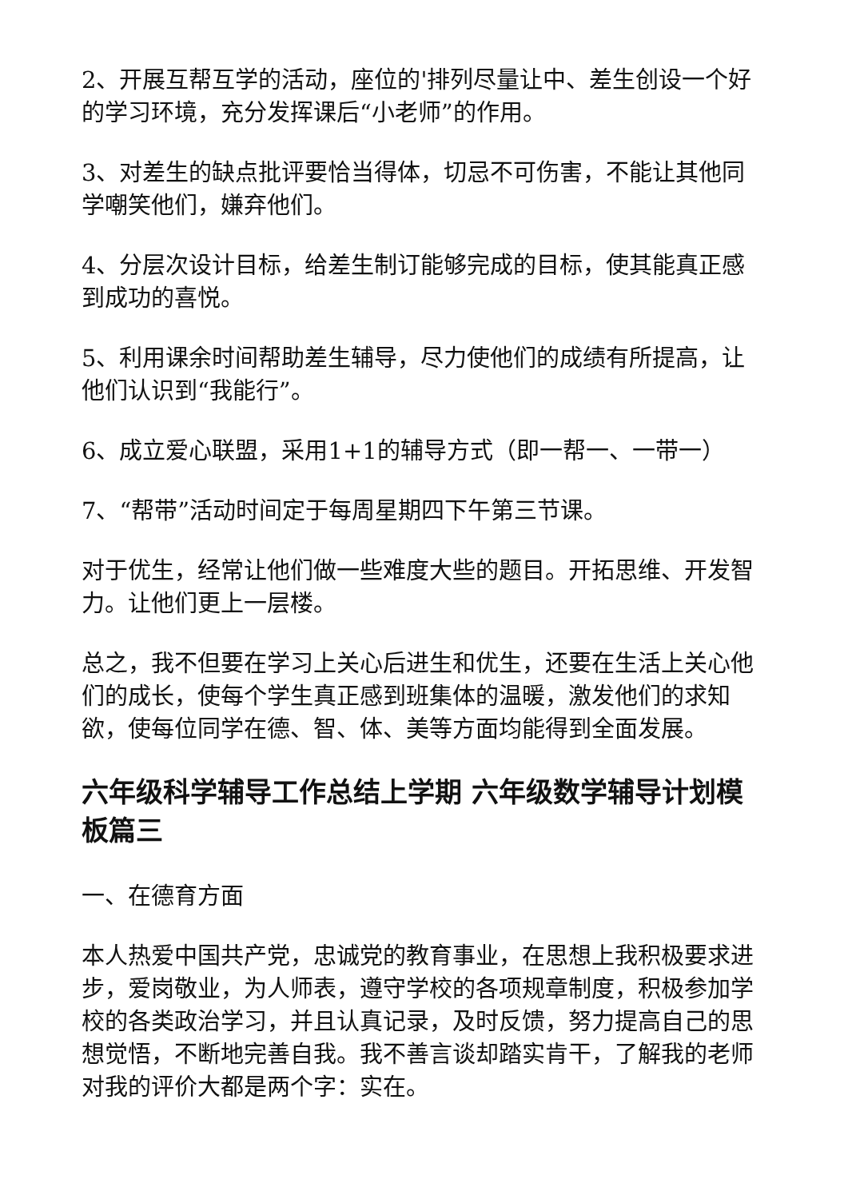2、开展互帮互学的活动，座位的'排列尽量让中、差生创设一个好的学习环境，充分发挥课后“小老师”的作用。
3、对差生的缺点批评要恰当得体，切忌不可伤害，不能让其他同学嘲笑他们，嫌弃他们。
4、分层次设计目标，给差生制订能够完成的目标，使其能真正感到成功的喜悦。
5、利用课余时间帮助差生辅导，尽力使他们的成绩有所提高，让他们认识到“我能行”。
6、成立爱心联盟，采用1+1的辅导方式（即一帮一、一带一）
7、“帮带”活动时间定于每周星期四下午第三节课。
对于优生，经常让他们做一些难度大些的题目。开拓思维、开发智力。让他们更上一层楼。
总之，我不但要在学习上关心后进生和优生，还要在生活上关心他们的成长，使每个学生真正感到班集体的温暖，激发他们的求知欲，使每位同学在德、智、体、美等方面均能得到全面发展。
六年级科学辅导工作总结上学期 六年级数学辅导计划模板篇三
一、在德育方面
本人热爱中国共产党，忠诚党的教育事业，在思想上我积极要求进步，爱岗敬业，为人师表，遵守学校的各项规章制度，积极参加学校的各类政治学习，并且认真记录，及时反馈，努力提高自己的思想觉悟，不断地完善自我。我不善言谈却踏实肯干，了解我的老师对我的评价大都是两个字：实在。